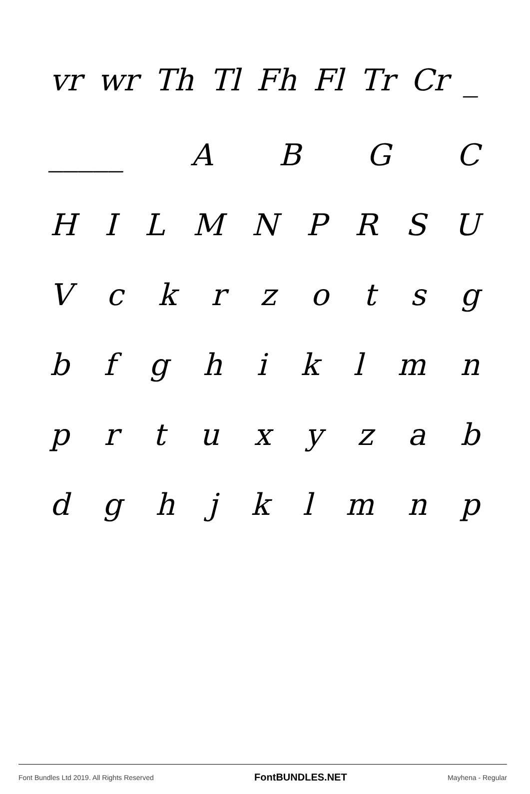vr wr Th Tl Fh Fl Tr Cr _
_____ ABGC
HILMNPRSU
Vckrzotsg
bfghiklmn
prtuxyzab
dghjklmnp
Font Bundles Ltd 2019. All Rights Reserved FontBUNDLES.NET Mayhena - Regular